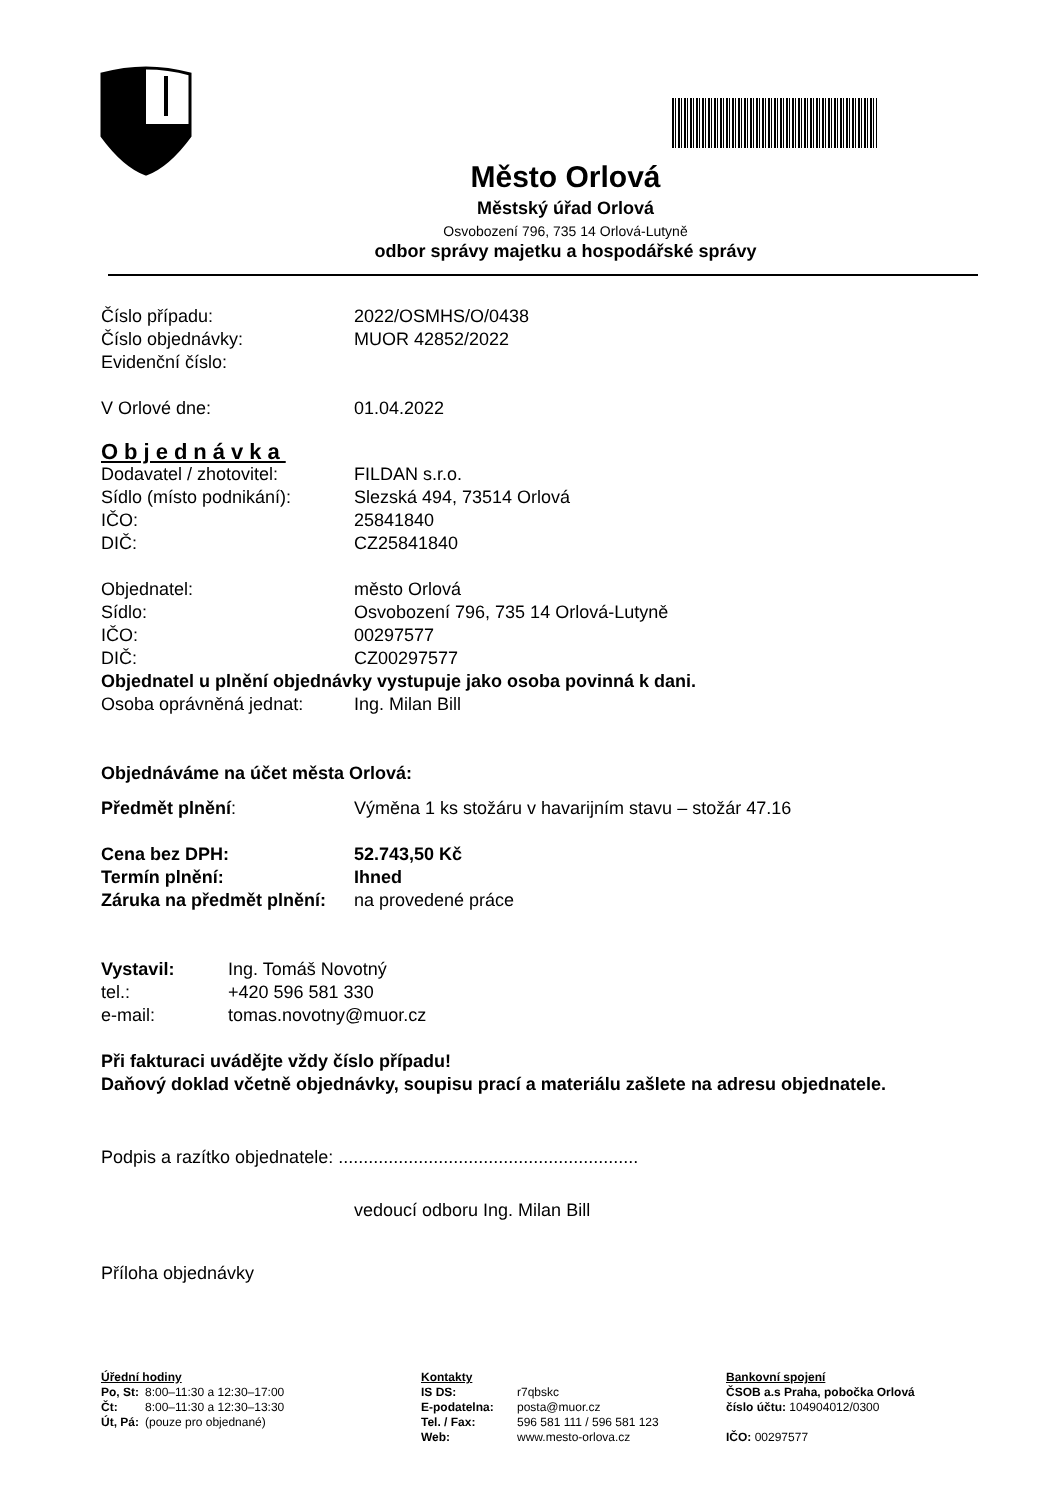Město Orlová
Městský úřad Orlová
Osvobození 796, 735 14 Orlová-Lutyně
odbor správy majetku a hospodářské správy
Číslo případu: 2022/OSMHS/O/0438
Číslo objednávky: MUOR 42852/2022
Evidenční číslo:
V Orlové dne: 01.04.2022
Objednávka
Dodavatel / zhotovitel: FILDAN s.r.o.
Sídlo (místo podnikání): Slezská 494, 73514 Orlová
IČO: 25841840
DIČ: CZ25841840
Objednatel: město Orlová
Sídlo: Osvobození 796, 735 14 Orlová-Lutyně
IČO: 00297577
DIČ: CZ00297577
Objednatel u plnění objednávky vystupuje jako osoba povinná k dani.
Osoba oprávněná jednat: Ing. Milan Bill
Objednáváme na účet města Orlová:
Předmět plnění: Výměna 1 ks stožáru v havarijním stavu – stožár 47.16
Cena bez DPH: 52.743,50 Kč
Termín plnění: Ihned
Záruka na předmět plnění: na provedené práce
Vystavil: Ing. Tomáš Novotný
tel.: +420 596 581 330
e-mail: tomas.novotny@muor.cz
Při fakturaci uvádějte vždy číslo případu!
Daňový doklad včetně objednávky, soupisu prací a materiálu zašlete na adresu objednatele.
Podpis a razítko objednatele: ............................................................
vedoucí odboru Ing. Milan Bill
Příloha objednávky
Úřední hodiny
| Po, St: | 8:00–11:30 a 12:30–17:00 |
| Čt: | 8:00–11:30 a 12:30–13:30 |
| Út, Pá: | (pouze pro objednané) |
Kontakty
| IS DS: | r7qbskc |
| E-podatelna: | posta@muor.cz |
| Tel. / Fax: | 596 581 111 / 596 581 123 |
| Web: | www.mesto-orlova.cz |
Bankovní spojení
ČSOB a.s Praha, pobočka Orlová
číslo účtu: 104904012/0300
IČO: 00297577